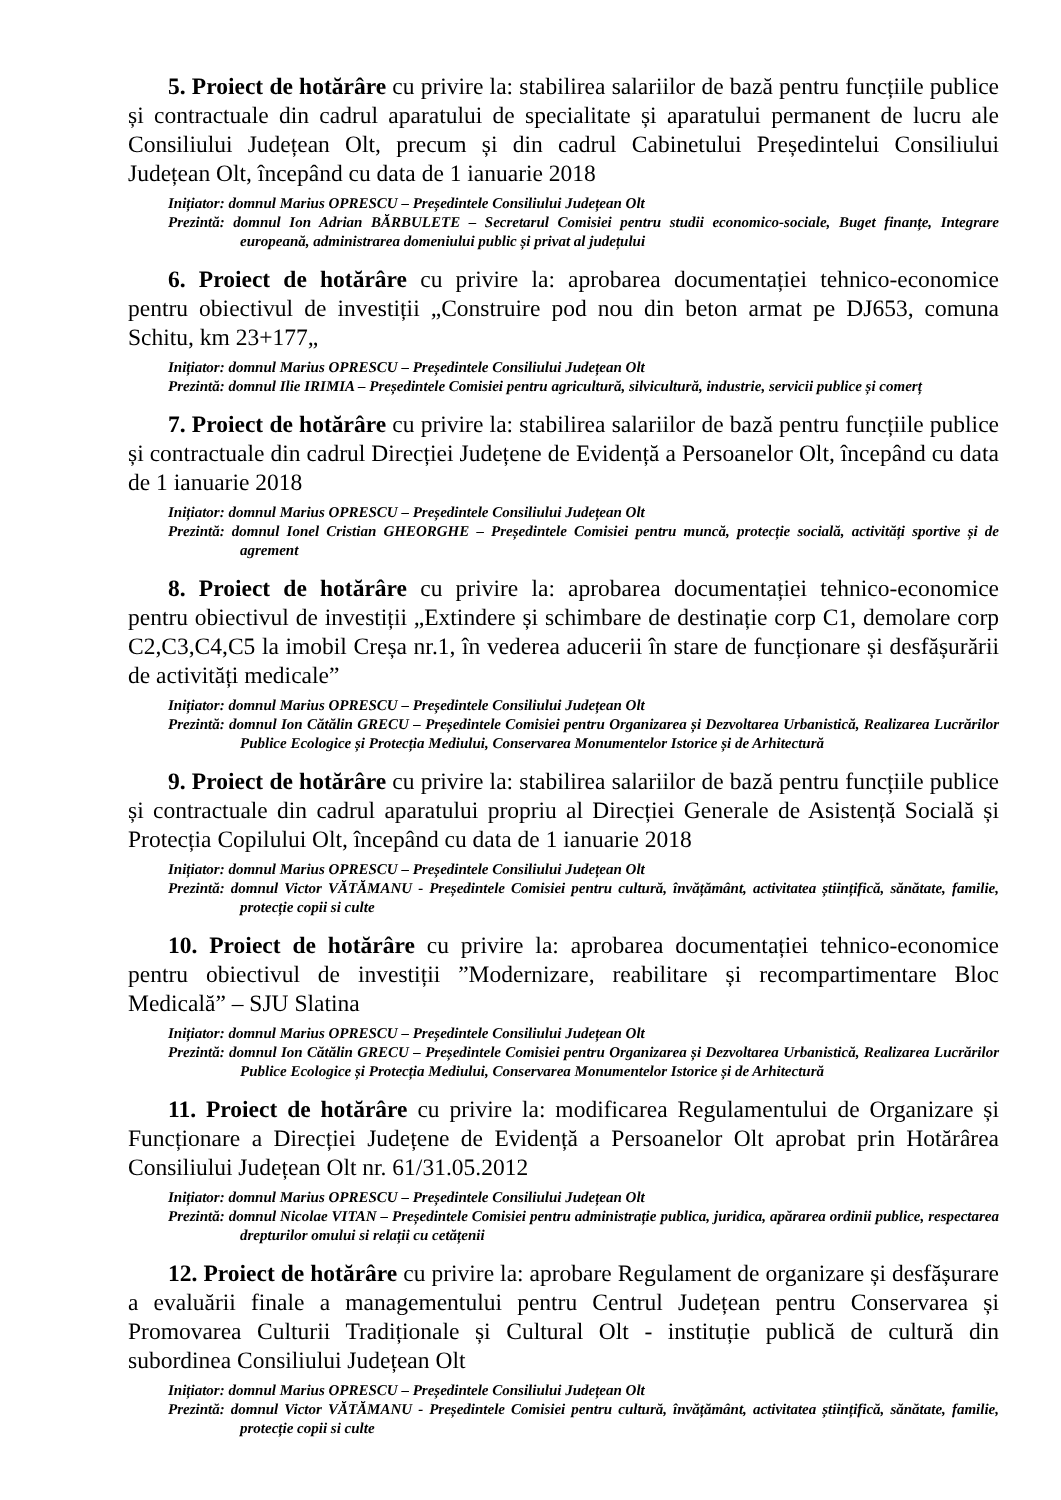5. Proiect de hotărâre cu privire la: stabilirea salariilor de bază pentru funcțiile publice și contractuale din cadrul aparatului de specialitate și aparatului permanent de lucru ale Consiliului Județean Olt, precum și din cadrul Cabinetului Președintelui Consiliului Județean Olt, începând cu data de 1 ianuarie 2018
Inițiator: domnul Marius OPRESCU – Președintele Consiliului Județean Olt
Prezintă: domnul Ion Adrian BĂRBULETE – Secretarul Comisiei pentru studii economico-sociale, Buget finanțe, Integrare europeană, administrarea domeniului public și privat al județului
6. Proiect de hotărâre cu privire la: aprobarea documentației tehnico-economice pentru obiectivul de investiții „Construire pod nou din beton armat pe DJ653, comuna Schitu, km 23+177„
Inițiator: domnul Marius OPRESCU – Președintele Consiliului Județean Olt
Prezintă: domnul Ilie IRIMIA – Președintele Comisiei pentru agricultură, silvicultură, industrie, servicii publice și comerț
7. Proiect de hotărâre cu privire la: stabilirea salariilor de bază pentru funcțiile publice și contractuale din cadrul Direcției Județene de Evidență a Persoanelor Olt, începând cu data de 1 ianuarie 2018
Inițiator: domnul Marius OPRESCU – Președintele Consiliului Județean Olt
Prezintă: domnul Ionel Cristian GHEORGHE – Președintele Comisiei pentru muncă, protecție socială, activități sportive și de agrement
8. Proiect de hotărâre cu privire la: aprobarea documentației tehnico-economice pentru obiectivul de investiții „Extindere și schimbare de destinație corp C1, demolare corp C2,C3,C4,C5 la imobil Creșa nr.1, în vederea aducerii în stare de funcționare și desfășurării de activități medicale”
Inițiator: domnul Marius OPRESCU – Președintele Consiliului Județean Olt
Prezintă: domnul Ion Cătălin GRECU – Președintele Comisiei pentru Organizarea și Dezvoltarea Urbanistică, Realizarea Lucrărilor Publice Ecologice și Protecția Mediului, Conservarea Monumentelor Istorice și de Arhitectură
9. Proiect de hotărâre cu privire la: stabilirea salariilor de bază pentru funcțiile publice și contractuale din cadrul aparatului propriu al Direcției Generale de Asistență Socială și Protecția Copilului Olt, începând cu data de 1 ianuarie 2018
Inițiator: domnul Marius OPRESCU – Președintele Consiliului Județean Olt
Prezintă: domnul Victor VĂTĂMANU - Președintele Comisiei pentru cultură, învățământ, activitatea științifică, sănătate, familie, protecție copii si culte
10. Proiect de hotărâre cu privire la: aprobarea documentației tehnico-economice pentru obiectivul de investiții ”Modernizare, reabilitare și recompartimentare Bloc Medicală” – SJU Slatina
Inițiator: domnul Marius OPRESCU – Președintele Consiliului Județean Olt
Prezintă: domnul Ion Cătălin GRECU – Președintele Comisiei pentru Organizarea și Dezvoltarea Urbanistică, Realizarea Lucrărilor Publice Ecologice și Protecția Mediului, Conservarea Monumentelor Istorice și de Arhitectură
11. Proiect de hotărâre cu privire la: modificarea Regulamentului de Organizare și Funcționare a Direcției Județene de Evidență a Persoanelor Olt aprobat prin Hotărârea Consiliului Județean Olt nr. 61/31.05.2012
Inițiator: domnul Marius OPRESCU – Președintele Consiliului Județean Olt
Prezintă: domnul Nicolae VITAN – Președintele Comisiei pentru administrație publica, juridica, apărarea ordinii publice, respectarea drepturilor omului si relații cu cetățenii
12. Proiect de hotărâre cu privire la: aprobare Regulament de organizare și desfășurare a evaluării finale a managementului pentru Centrul Județean pentru Conservarea și Promovarea Culturii Tradiționale și Cultural Olt - instituție publică de cultură din subordinea Consiliului Județean Olt
Inițiator: domnul Marius OPRESCU – Președintele Consiliului Județean Olt
Prezintă: domnul Victor VĂTĂMANU - Președintele Comisiei pentru cultură, învățământ, activitatea științifică, sănătate, familie, protecție copii si culte